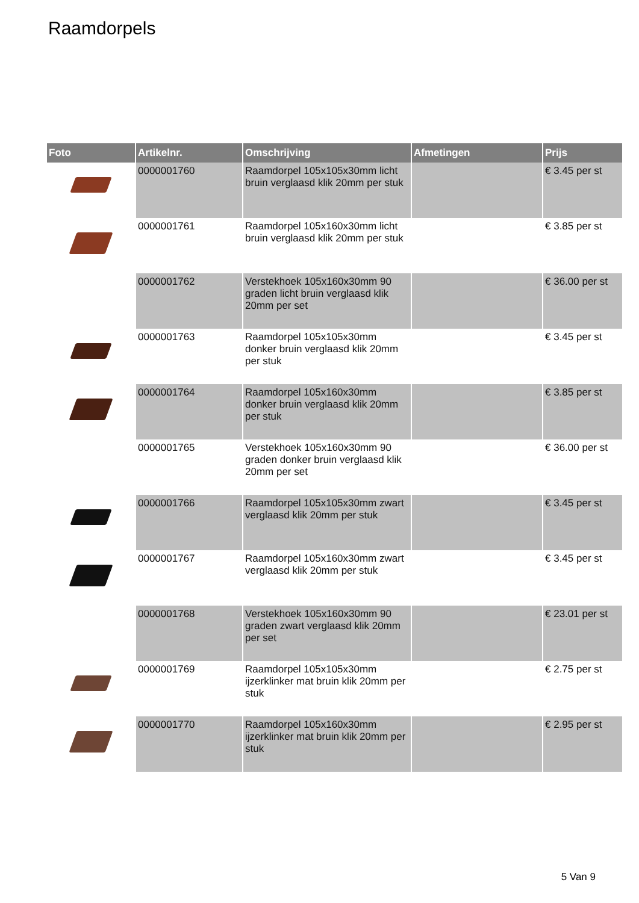Raamdorpels
| Foto | Artikelnr. | Omschrijving | Afmetingen | Prijs |
| --- | --- | --- | --- | --- |
| | 0000001760 | Raamdorpel 105x105x30mm licht bruin verglaasd klik 20mm per stuk | | € 3.45 per st |
| | 0000001761 | Raamdorpel 105x160x30mm licht bruin verglaasd klik 20mm per stuk | | € 3.85 per st |
| | 0000001762 | Verstekhoek 105x160x30mm 90 graden licht bruin verglaasd klik 20mm per set | | € 36.00 per st |
| | 0000001763 | Raamdorpel 105x105x30mm donker bruin verglaasd klik 20mm per stuk | | € 3.45 per st |
| | 0000001764 | Raamdorpel 105x160x30mm donker bruin verglaasd klik 20mm per stuk | | € 3.85 per st |
| | 0000001765 | Verstekhoek 105x160x30mm 90 graden donker bruin verglaasd klik 20mm per set | | € 36.00 per st |
| | 0000001766 | Raamdorpel 105x105x30mm zwart verglaasd klik 20mm per stuk | | € 3.45 per st |
| | 0000001767 | Raamdorpel 105x160x30mm zwart verglaasd klik 20mm per stuk | | € 3.45 per st |
| | 0000001768 | Verstekhoek 105x160x30mm 90 graden zwart verglaasd klik 20mm per set | | € 23.01 per st |
| | 0000001769 | Raamdorpel 105x105x30mm ijzerklinker mat bruin klik 20mm per stuk | | € 2.75 per st |
| | 0000001770 | Raamdorpel 105x160x30mm ijzerklinker mat bruin klik 20mm per stuk | | € 2.95 per st |
5 Van 9